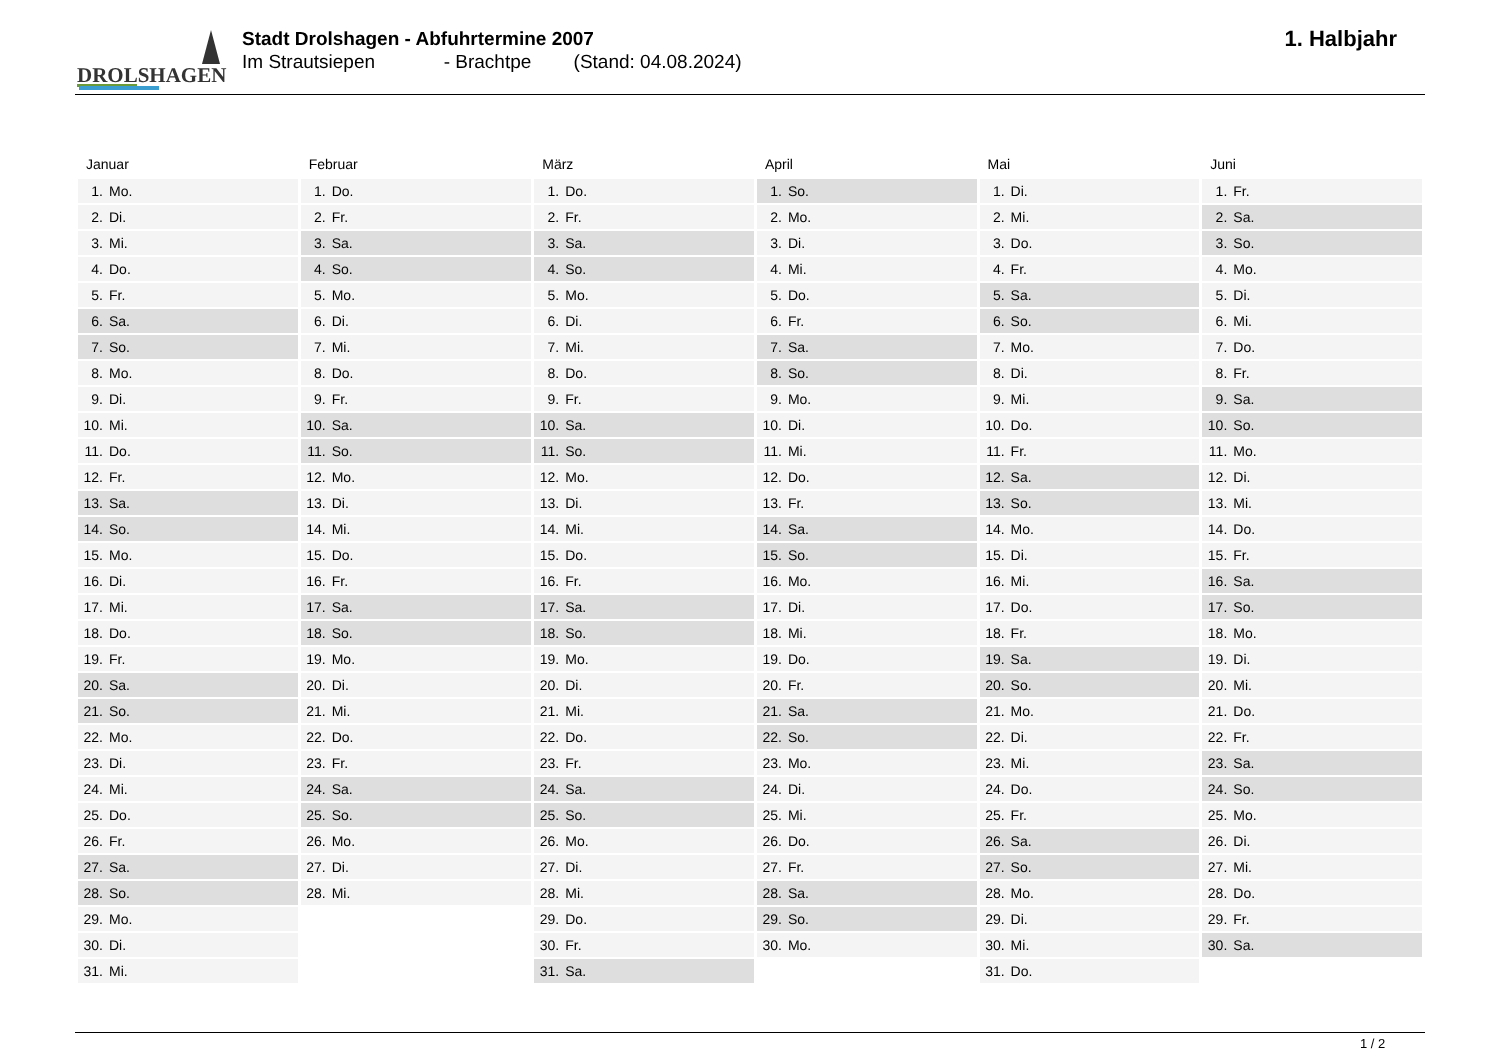DROLSHAGEN
Stadt Drolshagen - Abfuhrtermine 2007
Im Strautsiepen - Brachtpe (Stand: 04.08.2024)
1. Halbjahr
| Januar | Februar | März | April | Mai | Juni |
| --- | --- | --- | --- | --- | --- |
| 1. Mo. | 1. Do. | 1. Do. | 1. So. | 1. Di. | 1. Fr. |
| 2. Di. | 2. Fr. | 2. Fr. | 2. Mo. | 2. Mi. | 2. Sa. |
| 3. Mi. | 3. Sa. | 3. Sa. | 3. Di. | 3. Do. | 3. So. |
| 4. Do. | 4. So. | 4. So. | 4. Mi. | 4. Fr. | 4. Mo. |
| 5. Fr. | 5. Mo. | 5. Mo. | 5. Do. | 5. Sa. | 5. Di. |
| 6. Sa. | 6. Di. | 6. Di. | 6. Fr. | 6. So. | 6. Mi. |
| 7. So. | 7. Mi. | 7. Mi. | 7. Sa. | 7. Mo. | 7. Do. |
| 8. Mo. | 8. Do. | 8. Do. | 8. So. | 8. Di. | 8. Fr. |
| 9. Di. | 9. Fr. | 9. Fr. | 9. Mo. | 9. Mi. | 9. Sa. |
| 10. Mi. | 10. Sa. | 10. Sa. | 10. Di. | 10. Do. | 10. So. |
| 11. Do. | 11. So. | 11. So. | 11. Mi. | 11. Fr. | 11. Mo. |
| 12. Fr. | 12. Mo. | 12. Mo. | 12. Do. | 12. Sa. | 12. Di. |
| 13. Sa. | 13. Di. | 13. Di. | 13. Fr. | 13. So. | 13. Mi. |
| 14. So. | 14. Mi. | 14. Mi. | 14. Sa. | 14. Mo. | 14. Do. |
| 15. Mo. | 15. Do. | 15. Do. | 15. So. | 15. Di. | 15. Fr. |
| 16. Di. | 16. Fr. | 16. Fr. | 16. Mo. | 16. Mi. | 16. Sa. |
| 17. Mi. | 17. Sa. | 17. Sa. | 17. Di. | 17. Do. | 17. So. |
| 18. Do. | 18. So. | 18. So. | 18. Mi. | 18. Fr. | 18. Mo. |
| 19. Fr. | 19. Mo. | 19. Mo. | 19. Do. | 19. Sa. | 19. Di. |
| 20. Sa. | 20. Di. | 20. Di. | 20. Fr. | 20. So. | 20. Mi. |
| 21. So. | 21. Mi. | 21. Mi. | 21. Sa. | 21. Mo. | 21. Do. |
| 22. Mo. | 22. Do. | 22. Do. | 22. So. | 22. Di. | 22. Fr. |
| 23. Di. | 23. Fr. | 23. Fr. | 23. Mo. | 23. Mi. | 23. Sa. |
| 24. Mi. | 24. Sa. | 24. Sa. | 24. Di. | 24. Do. | 24. So. |
| 25. Do. | 25. So. | 25. So. | 25. Mi. | 25. Fr. | 25. Mo. |
| 26. Fr. | 26. Mo. | 26. Mo. | 26. Do. | 26. Sa. | 26. Di. |
| 27. Sa. | 27. Di. | 27. Di. | 27. Fr. | 27. So. | 27. Mi. |
| 28. So. | 28. Mi. | 28. Mi. | 28. Sa. | 28. Mo. | 28. Do. |
| 29. Mo. | | 29. Do. | 29. So. | 29. Di. | 29. Fr. |
| 30. Di. | | 30. Fr. | 30. Mo. | 30. Mi. | 30. Sa. |
| 31. Mi. | | 31. Sa. | | 31. Do. | |
1 / 2